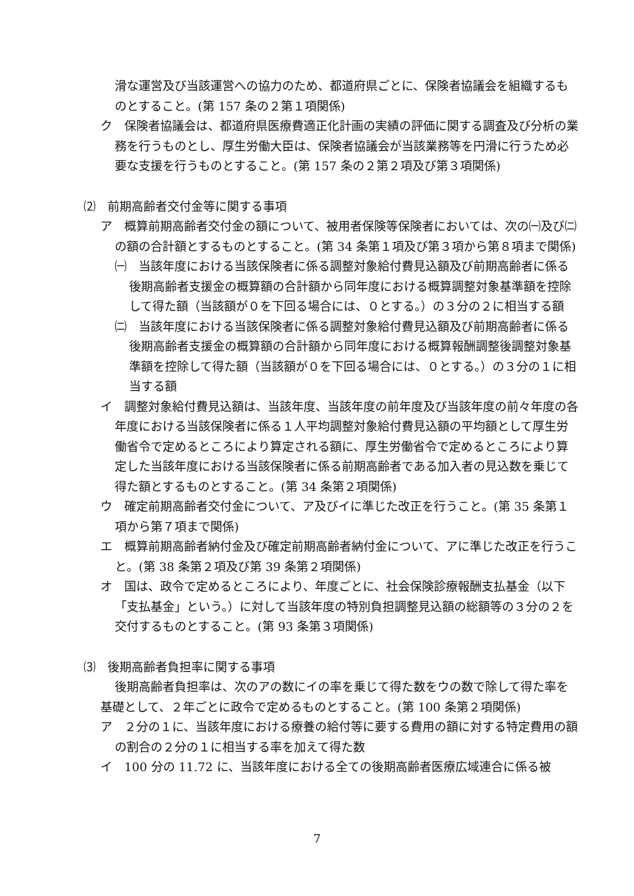滑な運営及び当該運営への協力のため、都道府県ごとに、保険者協議会を組織するものとすること。(第 157 条の２第１項関係)
ク　保険者協議会は、都道府県医療費適正化計画の実績の評価に関する調査及び分析の業務を行うものとし、厚生労働大臣は、保険者協議会が当該業務等を円滑に行うため必要な支援を行うものとすること。(第 157 条の２第２項及び第３項関係)
⑵　前期高齢者交付金等に関する事項
ア　概算前期高齢者交付金の額について、被用者保険等保険者においては、次の㈠及び㈡の額の合計額とするものとすること。(第 34 条第１項及び第３項から第８項まで関係)
㈠　当該年度における当該保険者に係る調整対象給付費見込額及び前期高齢者に係る後期高齢者支援金の概算額の合計額から同年度における概算調整対象基準額を控除して得た額（当該額が０を下回る場合には、０とする。）の３分の２に相当する額
㈡　当該年度における当該保険者に係る調整対象給付費見込額及び前期高齢者に係る後期高齢者支援金の概算額の合計額から同年度における概算報酬調整後調整対象基準額を控除して得た額（当該額が０を下回る場合には、０とする。）の３分の１に相当する額
イ　調整対象給付費見込額は、当該年度、当該年度の前年度及び当該年度の前々年度の各年度における当該保険者に係る１人平均調整対象給付費見込額の平均額として厚生労働省令で定めるところにより算定される額に、厚生労働省令で定めるところにより算定した当該年度における当該保険者に係る前期高齢者である加入者の見込数を乗じて得た額とするものとすること。(第 34 条第２項関係)
ウ　確定前期高齢者交付金について、ア及びイに準じた改正を行うこと。(第 35 条第１項から第７項まで関係)
エ　概算前期高齢者納付金及び確定前期高齢者納付金について、アに準じた改正を行うこと。(第 38 条第２項及び第 39 条第２項関係)
オ　国は、政令で定めるところにより、年度ごとに、社会保険診療報酬支払基金（以下「支払基金」という。）に対して当該年度の特別負担調整見込額の総額等の３分の２を交付するものとすること。(第 93 条第３項関係)
⑶　後期高齢者負担率に関する事項
後期高齢者負担率は、次のアの数にイの率を乗じて得た数をウの数で除して得た率を基礎として、２年ごとに政令で定めるものとすること。(第 100 条第２項関係)
ア　２分の１に、当該年度における療養の給付等に要する費用の額に対する特定費用の額の割合の２分の１に相当する率を加えて得た数
イ　100 分の 11.72 に、当該年度における全ての後期高齢者医療広域連合に係る被
7